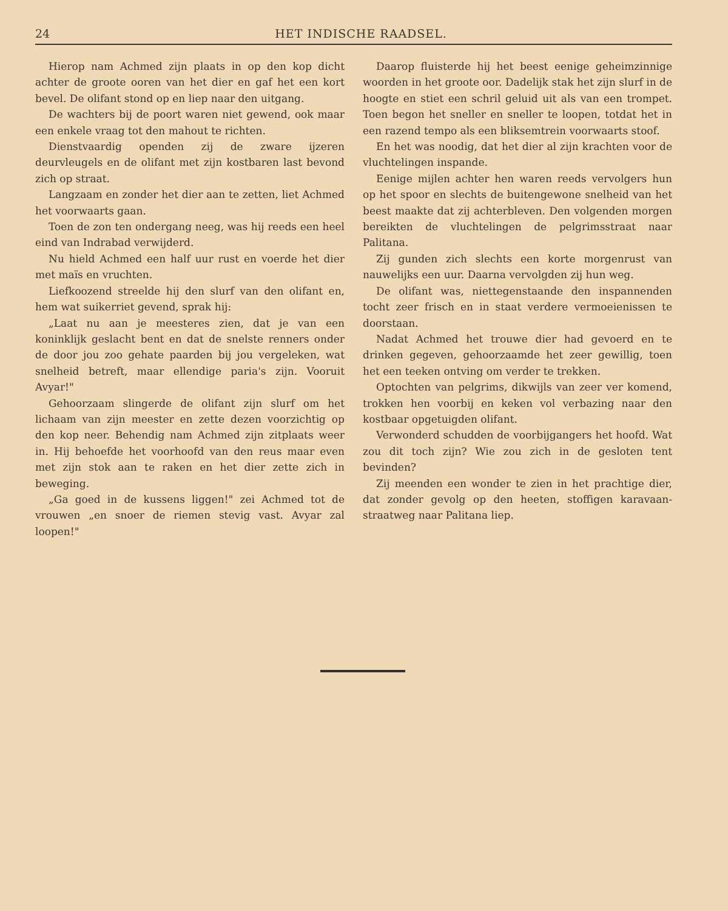24 HET INDISCHE RAADSEL.
Hierop nam Achmed zijn plaats in op den kop dicht achter de groote ooren van het dier en gaf het een kort bevel. De olifant stond op en liep naar den uitgang.
De wachters bij de poort waren niet gewend, ook maar een enkele vraag tot den mahout te richten.
Dienstvaardig openden zij de zware ijzeren deurvleugels en de olifant met zijn kostbaren last bevond zich op straat.
Langzaam en zonder het dier aan te zetten, liet Achmed het voorwaarts gaan.
Toen de zon ten ondergang neeg, was hij reeds een heel eind van Indrabad verwijderd.
Nu hield Achmed een half uur rust en voerde het dier met maïs en vruchten.
Liefkoozend streelde hij den slurf van den olifant en, hem wat suikerriet gevend, sprak hij:
„Laat nu aan je meesteres zien, dat je van een koninklijk geslacht bent en dat de snelste renners onder de door jou zoo gehate paarden bij jou vergeleken, wat snelheid betreft, maar ellendige paria's zijn. Vooruit Avyar!"
Gehoorzaam slingerde de olifant zijn slurf om het lichaam van zijn meester en zette dezen voorzichtig op den kop neer. Behendig nam Achmed zijn zitplaats weer in. Hij behoefde het voorhoofd van den reus maar even met zijn stok aan te raken en het dier zette zich in beweging.
„Ga goed in de kussens liggen!" zei Achmed tot de vrouwen „en snoer de riemen stevig vast. Avyar zal loopen!"
Daarop fluisterde hij het beest eenige geheimzinnige woorden in het groote oor. Dadelijk stak het zijn slurf in de hoogte en stiet een schril geluid uit als van een trompet. Toen begon het sneller en sneller te loopen, totdat het in een razend tempo als een bliksemtrein voorwaarts stoof.
En het was noodig, dat het dier al zijn krachten voor de vluchtelingen inspande.
Eenige mijlen achter hen waren reeds vervolgers hun op het spoor en slechts de buitengewone snelheid van het beest maakte dat zij achterbleven. Den volgenden morgen bereikten de vluchtelingen de pelgrimsstraat naar Palitana.
Zij gunden zich slechts een korte morgenrust van nauwelijks een uur. Daarna vervolgden zij hun weg.
De olifant was, niettegenstaande den inspannenden tocht zeer frisch en in staat verdere vermoeienissen te doorstaan.
Nadat Achmed het trouwe dier had gevoerd en te drinken gegeven, gehoorzaamde het zeer gewillig, toen het een teeken ontving om verder te trekken.
Optochten van pelgrims, dikwijls van zeer ver komend, trokken hen voorbij en keken vol verbazing naar den kostbaar opgetuigden olifant.
Verwonderd schudden de voorbijgangers het hoofd. Wat zou dit toch zijn? Wie zou zich in de gesloten tent bevinden?
Zij meenden een wonder te zien in het prachtige dier, dat zonder gevolg op den heeten, stoffigen karavaan-straatweg naar Palitana liep.